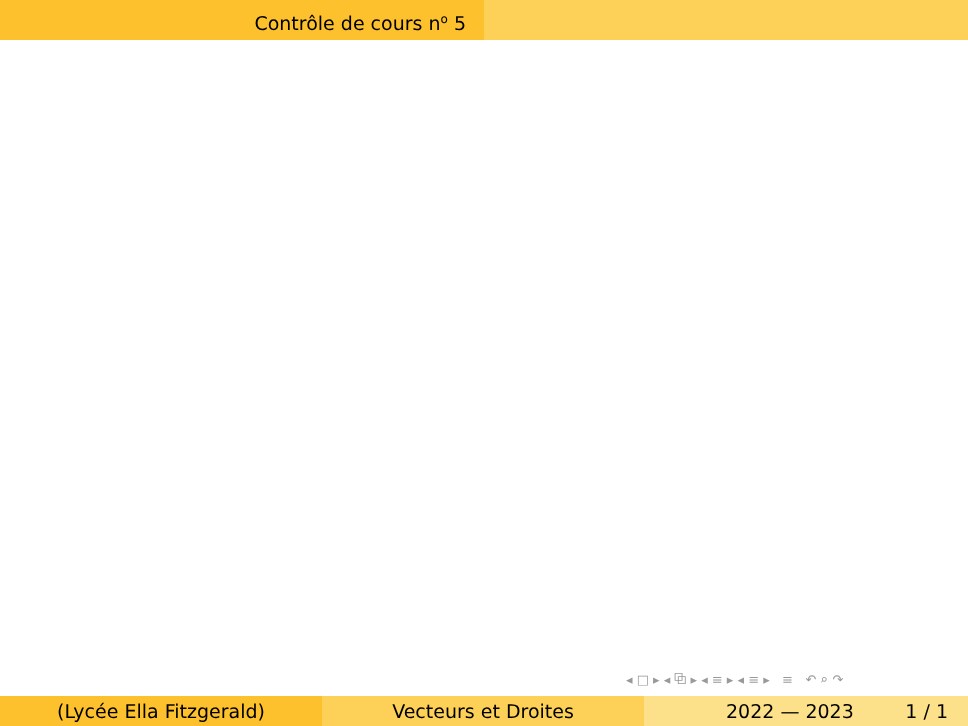Contrôle de cours n<sup>o</sup> 5
◂ □ ▸ ◂ ⧉ ▸ ◂ ≡ ▸ ◂ ≡ ▸ ≡ ↶ ⌕ ↷
(Lycée Ella Fitzgerald) Vecteurs et Droites 2022 — 2023 1 / 1